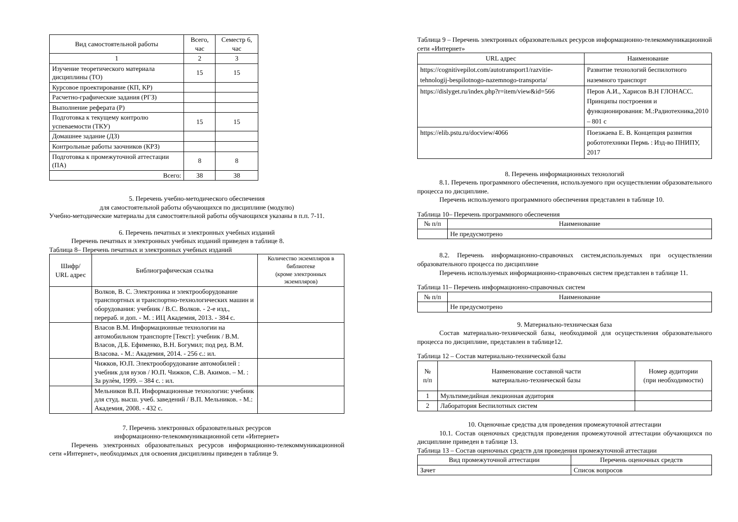| Вид самостоятельной работы | Всего, час | Семестр 6, час |
| --- | --- | --- |
| 1 | 2 | 3 |
| Изучение теоретического материала дисциплины (ТО) | 15 | 15 |
| Курсовое проектирование (КП, КР) | | |
| Расчетно-графические задания (РГЗ) | | |
| Выполнение реферата (Р) | | |
| Подготовка к текущему контролю успеваемости (ТКУ) | 15 | 15 |
| Домашнее задание (ДЗ) | | |
| Контрольные работы заочников (КРЗ) | | |
| Подготовка к промежуточной аттестации (ПА) | 8 | 8 |
| Всего: | 38 | 38 |
5. Перечень учебно-методического обеспечения
для самостоятельной работы обучающихся по дисциплине (модулю)
Учебно-методические материалы для самостоятельной работы обучающихся указаны в п.п. 7-11.
6. Перечень печатных и электронных учебных изданий
Перечень печатных и электронных учебных изданий приведен в таблице 8.
Таблица 8– Перечень печатных и электронных учебных изданий
| Шифр/ URL адрес | Библиографическая ссылка | Количество экземпляров в библиотеке (кроме электронных экземпляров) |
| --- | --- | --- |
| | Волков, В. С. Электроника и электрооборудование транспортных и транспортно-технологических машин и оборудования: учебник / В.С. Волков. - 2-е изд., перераб. и доп. - М. : ИЦ Академия, 2013. - 384 с. | |
| | Власов В.М. Информационные технологии на автомобильном транспорте [Текст]: учебник / В.М. Власов, Д.Б. Ефименко, В.Н. Богумил; под ред. В.М. Власова. - М.: Академия, 2014. - 256 с.: ил. | |
| | Чижков, Ю.П. Электрооборудование автомобилей : учебник для вузов / Ю.П. Чижков, С.В. Акимов. – М. : За рулѐм, 1999. – 384 с. : ил. | |
| | Мельников В.П. Информационные технологии: учебник для студ. высш. учеб. заведений / В.П. Мельников. - М.: Академия, 2008. - 432 с. | |
7. Перечень электронных образовательных ресурсов
информационно-телекоммуникационной сети «Интернет»
Перечень электронных образовательных ресурсов информационно-телекоммуникационной сети «Интернет», необходимых для освоения дисциплины приведен в таблице 9.
Таблица 9 – Перечень электронных образовательных ресурсов информационно-телекоммуникационной сети «Интернет»
| URL адрес | Наименование |
| --- | --- |
| https://cognitivepilot.com/autotransport1/razvitie-tehnologij-bespilotnogo-nazemnogo-transporta/ | Развитие технологий беспилотного наземного транспорт |
| https://dislyget.ru/index.php?r=item/view&id=566 | Перов А.И., Харисов В.Н ГЛОНАСС. Принципы построения и функционирования: М.:Радиотехника,2010 – 801 с |
| https://elib.pstu.ru/docview/4066 | Поезжаева Е. В. Концепция развития робототехники Пермь : Изд-во ПНИПУ, 2017 |
8. Перечень информационных технологий
8.1. Перечень программного обеспечения, используемого при осуществлении образовательного процесса по дисциплине.
Перечень используемого программного обеспечения представлен в таблице 10.
Таблица 10– Перечень программного обеспечения
| № п/п | Наименование |
| --- | --- |
| | Не предусмотрено |
8.2. Перечень информационно-справочных систем,используемых при осуществлении образовательного процесса по дисциплине
Перечень используемых информационно-справочных систем представлен в таблице 11.
Таблица 11– Перечень информационно-справочных систем
| № п/п | Наименование |
| --- | --- |
| | Не предусмотрено |
9. Материально-техническая база
Состав материально-технической базы, необходимой для осуществления образовательного процесса по дисциплине, представлен в таблице12.
Таблица 12 – Состав материально-технической базы
| № п/п | Наименование составной части материально-технической базы | Номер аудитории (при необходимости) |
| --- | --- | --- |
| 1 | Мультимедийная лекционная аудитория | |
| 2 | Лаборатория Беспилотных систем | |
10. Оценочные средства для проведения промежуточной аттестации
10.1. Состав оценочных средствдля проведения промежуточной аттестации обучающихся по дисциплине приведен в таблице 13.
Таблица 13 – Состав оценочных средств для проведения промежуточной аттестации
| Вид промежуточной аттестации | Перечень оценочных средств |
| --- | --- |
| Зачет | Список вопросов |